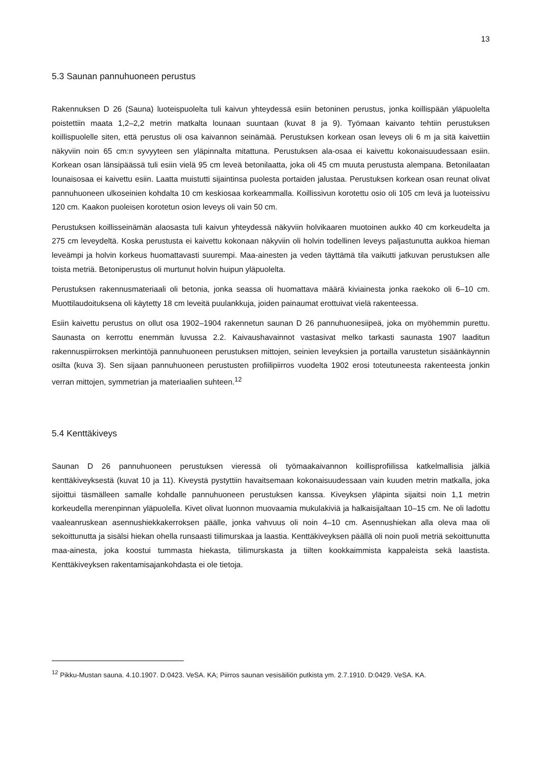13
5.3 Saunan pannuhuoneen perustus
Rakennuksen D 26 (Sauna) luoteispuolelta tuli kaivun yhteydessä esiin betoninen perustus, jonka koillispään yläpuolelta poistettiin maata 1,2–2,2 metrin matkalta lounaan suuntaan (kuvat 8 ja 9). Työmaan kaivanto tehtiin perustuksen koillispuolelle siten, että perustus oli osa kaivannon seinämää. Perustuksen korkean osan leveys oli 6 m ja sitä kaivettiin näkyviin noin 65 cm:n syvyyteen sen yläpinnalta mitattuna. Perustuksen ala-osaa ei kaivettu kokonaisuudessaan esiin. Korkean osan länsipäässä tuli esiin vielä 95 cm leveä betonilaatta, joka oli 45 cm muuta perustusta alempana. Betonilaatan lounaisosaa ei kaivettu esiin. Laatta muistutti sijaintinsa puolesta portaiden jalustaa. Perustuksen korkean osan reunat olivat pannuhuoneen ulkoseinien kohdalta 10 cm keskiosaa korkeammalla. Koillissivun korotettu osio oli 105 cm levä ja luoteissivu 120 cm. Kaakon puoleisen korotetun osion leveys oli vain 50 cm.
Perustuksen koillisseinämän alaosasta tuli kaivun yhteydessä näkyviin holvikaaren muotoinen aukko 40 cm korkeudelta ja 275 cm leveydeltä. Koska perustusta ei kaivettu kokonaan näkyviin oli holvin todellinen leveys paljastunutta aukkoa hieman leveämpi ja holvin korkeus huomattavasti suurempi. Maa-ainesten ja veden täyttämä tila vaikutti jatkuvan perustuksen alle toista metriä. Betoniperustus oli murtunut holvin huipun yläpuolelta.
Perustuksen rakennusmateriaali oli betonia, jonka seassa oli huomattava määrä kiviainesta jonka raekoko oli 6–10 cm. Muottilaudoituksena oli käytetty 18 cm leveitä puulankkuja, joiden painaumat erottuivat vielä rakenteessa.
Esiin kaivettu perustus on ollut osa 1902–1904 rakennetun saunan D 26 pannuhuonesiipeä, joka on myöhemmin purettu. Saunasta on kerrottu enemmän luvussa 2.2. Kaivaushavainnot vastasivat melko tarkasti saunasta 1907 laaditun rakennuspiirroksen merkintöjä pannuhuoneen perustuksen mittojen, seinien leveyksien ja portailla varustetun sisäänkäynnin osilta (kuva 3). Sen sijaan pannuhuoneen perustusten profiilipiirros vuodelta 1902 erosi toteutuneesta rakenteesta jonkin verran mittojen, symmetrian ja materiaalien suhteen.<sup>12</sup>
5.4 Kenttäkiveys
Saunan D 26 pannuhuoneen perustuksen vieressä oli työmaakaivannon koillisprofiilissa katkelmallisia jälkiä kenttäkiveyksestä (kuvat 10 ja 11). Kiveystä pystyttiin havaitsemaan kokonaisuudessaan vain kuuden metrin matkalla, joka sijoittui täsmälleen samalle kohdalle pannuhuoneen perustuksen kanssa. Kiveyksen yläpinta sijaitsi noin 1,1 metrin korkeudella merenpinnan yläpuolella. Kivet olivat luonnon muovaamia mukulakiviä ja halkaisijaltaan 10–15 cm. Ne oli ladottu vaaleanruskean asennushiekkakerroksen päälle, jonka vahvuus oli noin 4–10 cm. Asennushiekan alla oleva maa oli sekoittunutta ja sisälsi hiekan ohella runsaasti tiilimurskaa ja laastia. Kenttäkiveyksen päällä oli noin puoli metriä sekoittunutta maa-ainesta, joka koostui tummasta hiekasta, tiilimurskasta ja tiilten kookkaimmista kappaleista sekä laastista. Kenttäkiveyksen rakentamisajankohdasta ei ole tietoja.
<sup>12</sup> Pikku-Mustan sauna. 4.10.1907. D:0423. VeSA. KA; Piirros saunan vesisäiliön putkista ym. 2.7.1910. D:0429. VeSA. KA.